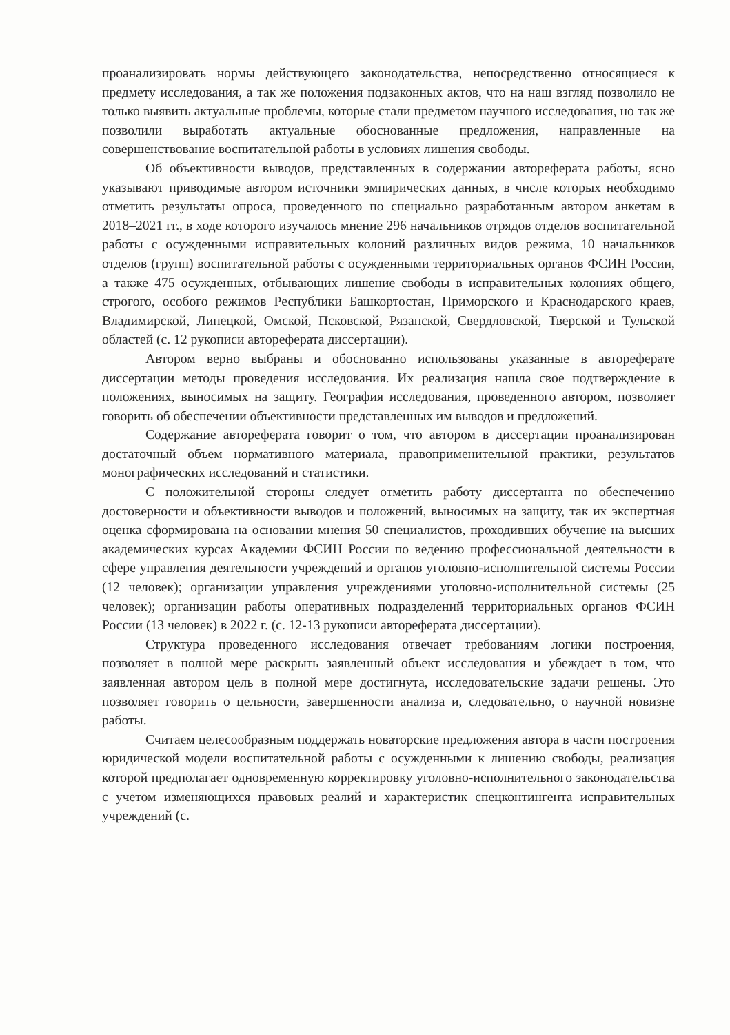проанализировать нормы действующего законодательства, непосредственно относящиеся к предмету исследования, а так же положения подзаконных актов, что на наш взгляд позволило не только выявить актуальные проблемы, которые стали предметом научного исследования, но так же позволили выработать актуальные обоснованные предложения, направленные на совершенствование воспитательной работы в условиях лишения свободы.
Об объективности выводов, представленных в содержании автореферата работы, ясно указывают приводимые автором источники эмпирических данных, в числе которых необходимо отметить результаты опроса, проведенного по специально разработанным автором анкетам в 2018–2021 гг., в ходе которого изучалось мнение 296 начальников отрядов отделов воспитательной работы с осужденными исправительных колоний различных видов режима, 10 начальников отделов (групп) воспитательной работы с осужденными территориальных органов ФСИН России, а также 475 осужденных, отбывающих лишение свободы в исправительных колониях общего, строгого, особого режимов Республики Башкортостан, Приморского и Краснодарского краев, Владимирской, Липецкой, Омской, Псковской, Рязанской, Свердловской, Тверской и Тульской областей (с. 12 рукописи автореферата диссертации).
Автором верно выбраны и обоснованно использованы указанные в автореферате диссертации методы проведения исследования. Их реализация нашла свое подтверждение в положениях, выносимых на защиту. География исследования, проведенного автором, позволяет говорить об обеспечении объективности представленных им выводов и предложений.
Содержание автореферата говорит о том, что автором в диссертации проанализирован достаточный объем нормативного материала, правоприменительной практики, результатов монографических исследований и статистики.
С положительной стороны следует отметить работу диссертанта по обеспечению достоверности и объективности выводов и положений, выносимых на защиту, так их экспертная оценка сформирована на основании мнения 50 специалистов, проходивших обучение на высших академических курсах Академии ФСИН России по ведению профессиональной деятельности в сфере управления деятельности учреждений и органов уголовно-исполнительной системы России (12 человек); организации управления учреждениями уголовно-исполнительной системы (25 человек); организации работы оперативных подразделений территориальных органов ФСИН России (13 человек) в 2022 г. (с. 12-13 рукописи автореферата диссертации).
Структура проведенного исследования отвечает требованиям логики построения, позволяет в полной мере раскрыть заявленный объект исследования и убеждает в том, что заявленная автором цель в полной мере достигнута, исследовательские задачи решены. Это позволяет говорить о цельности, завершенности анализа и, следовательно, о научной новизне работы.
Считаем целесообразным поддержать новаторские предложения автора в части построения юридической модели воспитательной работы с осужденными к лишению свободы, реализация которой предполагает одновременную корректировку уголовно-исполнительного законодательства с учетом изменяющихся правовых реалий и характеристик спецконтингента исправительных учреждений (с.